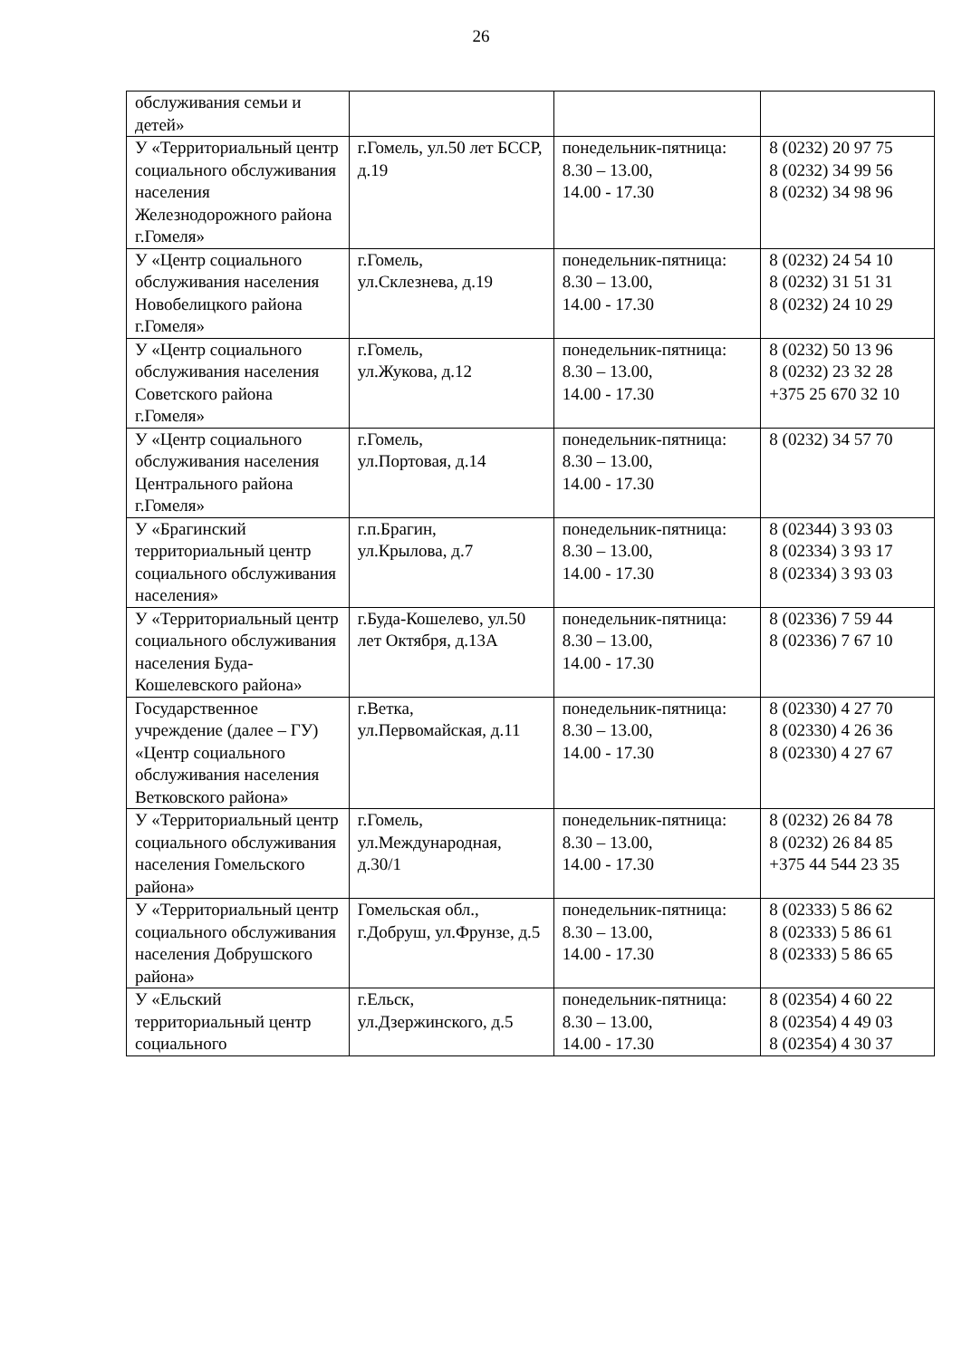26
| обслуживания семьи и детей» | | | |
| У «Территориальный центр социального обслуживания населения Железнодорожного района г.Гомеля» | г.Гомель, ул.50 лет БССР, д.19 | понедельник-пятница: 8.30 – 13.00, 14.00 - 17.30 | 8 (0232) 20 97 75 8 (0232) 34 99 56 8 (0232) 34 98 96 |
| У «Центр социального обслуживания населения Новобелицкого района г.Гомеля» | г.Гомель, ул.Склезнева, д.19 | понедельник-пятница: 8.30 – 13.00, 14.00 - 17.30 | 8 (0232) 24 54 10 8 (0232) 31 51 31 8 (0232) 24 10 29 |
| У «Центр социального обслуживания населения Советского района г.Гомеля» | г.Гомель, ул.Жукова, д.12 | понедельник-пятница: 8.30 – 13.00, 14.00 - 17.30 | 8 (0232) 50 13 96 8 (0232) 23 32 28 +375 25 670 32 10 |
| У «Центр социального обслуживания населения Центрального района г.Гомеля» | г.Гомель, ул.Портовая, д.14 | понедельник-пятница: 8.30 – 13.00, 14.00 - 17.30 | 8 (0232) 34 57 70 |
| У «Брагинский территориальный центр социального обслуживания населения» | г.п.Брагин, ул.Крылова, д.7 | понедельник-пятница: 8.30 – 13.00, 14.00 - 17.30 | 8 (02344) 3 93 03 8 (02334) 3 93 17 8 (02334) 3 93 03 |
| У «Территориальный центр социального обслуживания населения Буда-Кошелевского района» | г.Буда-Кошелево, ул.50 лет Октября, д.13А | понедельник-пятница: 8.30 – 13.00, 14.00 - 17.30 | 8 (02336) 7 59 44 8 (02336) 7 67 10 |
| Государственное учреждение (далее – ГУ) «Центр социального обслуживания населения Ветковского района» | г.Ветка, ул.Первомайская, д.11 | понедельник-пятница: 8.30 – 13.00, 14.00 - 17.30 | 8 (02330) 4 27 70 8 (02330) 4 26 36 8 (02330) 4 27 67 |
| У «Территориальный центр социального обслуживания населения Гомельского района» | г.Гомель, ул.Международная, д.30/1 | понедельник-пятница: 8.30 – 13.00, 14.00 - 17.30 | 8 (0232) 26 84 78 8 (0232) 26 84 85 +375 44 544 23 35 |
| У «Территориальный центр социального обслуживания населения Добрушского района» | Гомельская обл., г.Добруш, ул.Фрунзе, д.5 | понедельник-пятница: 8.30 – 13.00, 14.00 - 17.30 | 8 (02333) 5 86 62 8 (02333) 5 86 61 8 (02333) 5 86 65 |
| У «Ельский территориальный центр социального | г.Ельск, ул.Дзержинского, д.5 | понедельник-пятница: 8.30 – 13.00, 14.00 - 17.30 | 8 (02354) 4 60 22 8 (02354) 4 49 03 8 (02354) 4 30 37 |